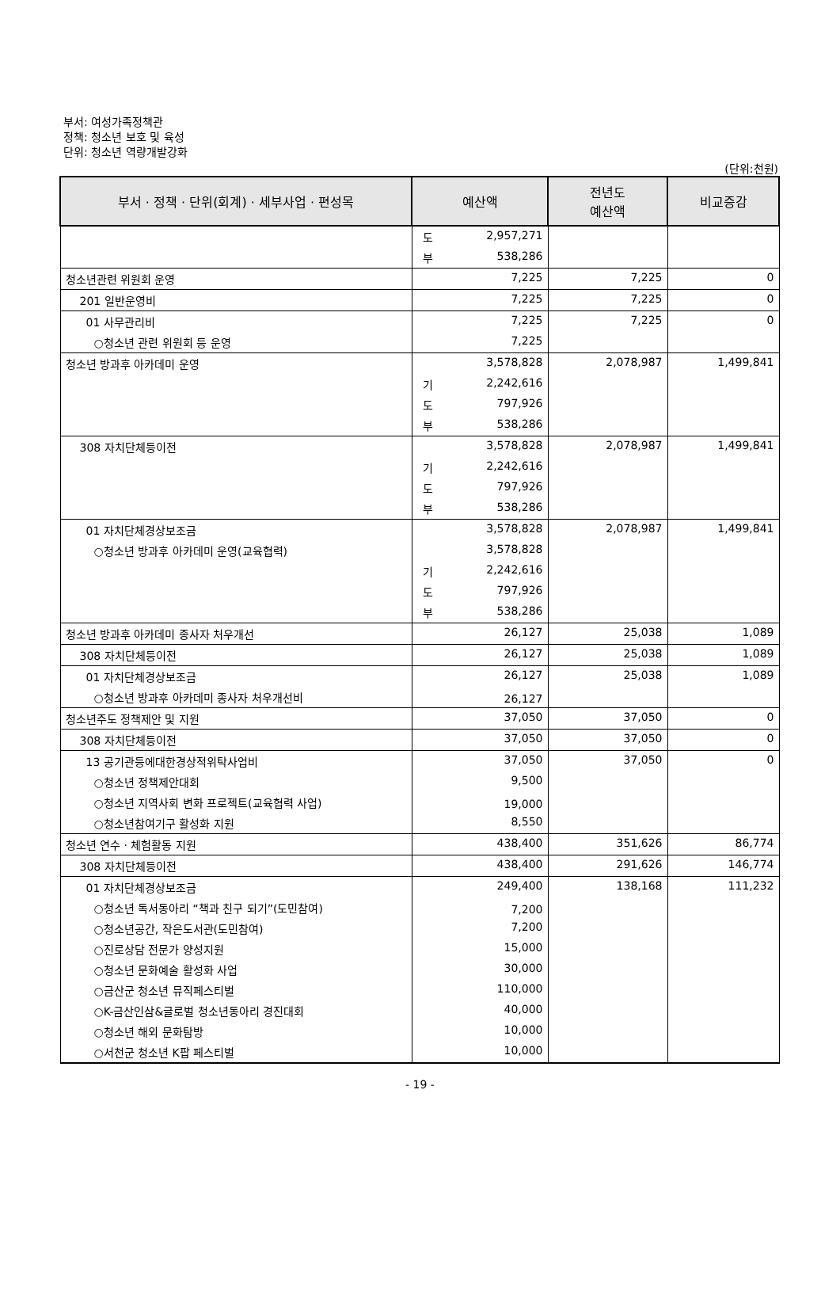부서: 여성가족정책관
정책: 청소년 보호 및 육성
단위: 청소년 역량개발강화
(단위:천원)
| 부서 · 정책 · 단위(회계) · 세부사업 · 편성목 | 예산액 | 전년도 예산액 | 비교증감 |
| --- | --- | --- | --- |
| | 도 2,957,271 | | |
| | 부 538,286 | | |
| 청소년관련 위원회 운영 | 7,225 | 7,225 | 0 |
| 201 일반운영비 | 7,225 | 7,225 | 0 |
| 01 사무관리비 | 7,225 | 7,225 | 0 |
| ○청소년 관련 위원회 등 운영 | 7,225 | | |
| 청소년 방과후 아카데미 운영 | 3,578,828 | 2,078,987 | 1,499,841 |
| | 기 2,242,616 | | |
| | 도 797,926 | | |
| | 부 538,286 | | |
| 308 자치단체등이전 | 3,578,828 | 2,078,987 | 1,499,841 |
| | 기 2,242,616 | | |
| | 도 797,926 | | |
| | 부 538,286 | | |
| 01 자치단체경상보조금 | 3,578,828 | 2,078,987 | 1,499,841 |
| ○청소년 방과후 아카데미 운영(교육협력) | 3,578,828 | | |
| | 기 2,242,616 | | |
| | 도 797,926 | | |
| | 부 538,286 | | |
| 청소년 방과후 아카데미 종사자 처우개선 | 26,127 | 25,038 | 1,089 |
| 308 자치단체등이전 | 26,127 | 25,038 | 1,089 |
| 01 자치단체경상보조금 | 26,127 | 25,038 | 1,089 |
| ○청소년 방과후 아카데미 종사자 처우개선비 | 26,127 | | |
| 청소년주도 정책제안 및 지원 | 37,050 | 37,050 | 0 |
| 308 자치단체등이전 | 37,050 | 37,050 | 0 |
| 13 공기관등에대한경상적위탁사업비 | 37,050 | 37,050 | 0 |
| ○청소년 정책제안대회 | 9,500 | | |
| ○청소년 지역사회 변화 프로젝트(교육협력 사업) | 19,000 | | |
| ○청소년참여기구 활성화 지원 | 8,550 | | |
| 청소년 연수 · 체험활동 지원 | 438,400 | 351,626 | 86,774 |
| 308 자치단체등이전 | 438,400 | 291,626 | 146,774 |
| 01 자치단체경상보조금 | 249,400 | 138,168 | 111,232 |
| ○청소년 독서동아리 “책과 친구 되기”(도민참여) | 7,200 | | |
| ○청소년공간, 작은도서관(도민참여) | 7,200 | | |
| ○진로상담 전문가 양성지원 | 15,000 | | |
| ○청소년 문화예술 활성화 사업 | 30,000 | | |
| ○금산군 청소년 뮤직페스티벌 | 110,000 | | |
| ○K-금산인삼&글로벌 청소년동아리 경진대회 | 40,000 | | |
| ○청소년 해외 문화탐방 | 10,000 | | |
| ○서천군 청소년 K팝 페스티벌 | 10,000 | | |
- 19 -